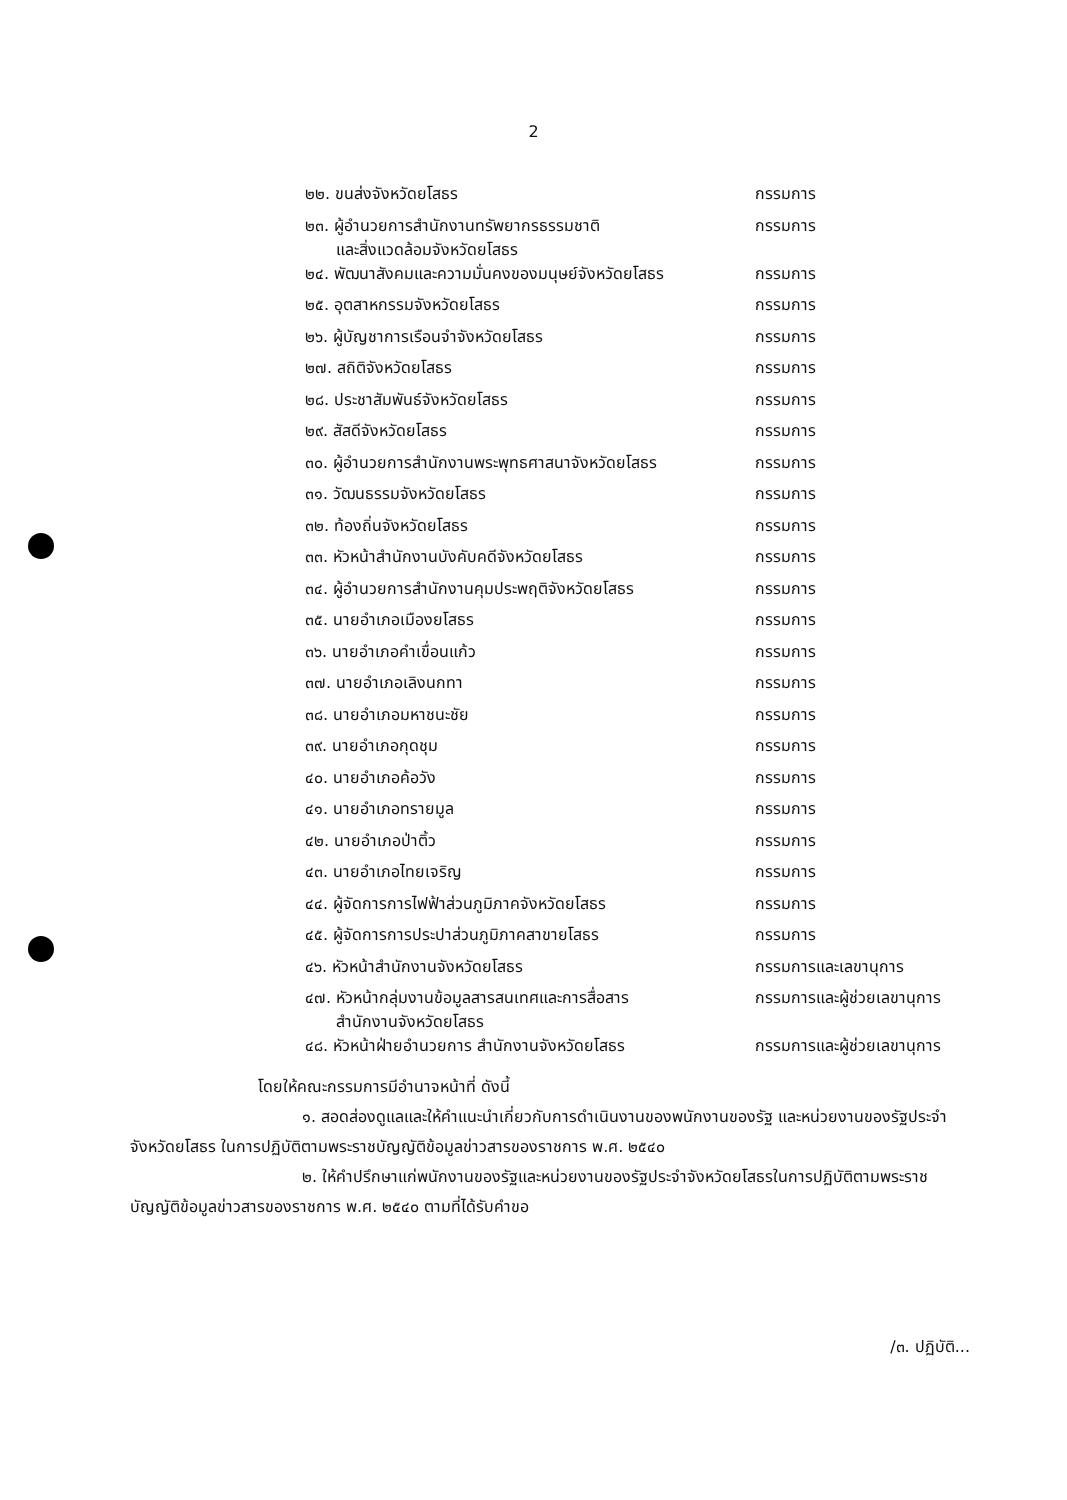2
| ๒๒. ขนส่งจังหวัดยโสธร | กรรมการ |
| ๒๓. ผู้อำนวยการสำนักงานทรัพยากรธรรมชาติ และสิ่งแวดล้อมจังหวัดยโสธร | กรรมการ |
| ๒๔. พัฒนาสังคมและความมั่นคงของมนุษย์จังหวัดยโสธร | กรรมการ |
| ๒๕. อุตสาหกรรมจังหวัดยโสธร | กรรมการ |
| ๒๖. ผู้บัญชาการเรือนจำจังหวัดยโสธร | กรรมการ |
| ๒๗. สถิติจังหวัดยโสธร | กรรมการ |
| ๒๘. ประชาสัมพันธ์จังหวัดยโสธร | กรรมการ |
| ๒๙. สัสดีจังหวัดยโสธร | กรรมการ |
| ๓๐. ผู้อำนวยการสำนักงานพระพุทธศาสนาจังหวัดยโสธร | กรรมการ |
| ๓๑. วัฒนธรรมจังหวัดยโสธร | กรรมการ |
| ๓๒. ท้องถิ่นจังหวัดยโสธร | กรรมการ |
| ๓๓. หัวหน้าสำนักงานบังคับคดีจังหวัดยโสธร | กรรมการ |
| ๓๔. ผู้อำนวยการสำนักงานคุมประพฤติจังหวัดยโสธร | กรรมการ |
| ๓๕. นายอำเภอเมืองยโสธร | กรรมการ |
| ๓๖. นายอำเภอคำเขื่อนแก้ว | กรรมการ |
| ๓๗. นายอำเภอเลิงนกทา | กรรมการ |
| ๓๘. นายอำเภอมหาชนะชัย | กรรมการ |
| ๓๙. นายอำเภอกุดชุม | กรรมการ |
| ๔๐. นายอำเภอค้อวัง | กรรมการ |
| ๔๑. นายอำเภอทรายมูล | กรรมการ |
| ๔๒. นายอำเภอป่าติ้ว | กรรมการ |
| ๔๓. นายอำเภอไทยเจริญ | กรรมการ |
| ๔๔. ผู้จัดการการไฟฟ้าส่วนภูมิภาคจังหวัดยโสธร | กรรมการ |
| ๔๕. ผู้จัดการการประปาส่วนภูมิภาคสาขายโสธร | กรรมการ |
| ๔๖. หัวหน้าสำนักงานจังหวัดยโสธร | กรรมการและเลขานุการ |
| ๔๗. หัวหน้ากลุ่มงานข้อมูลสารสนเทศและการสื่อสาร สำนักงานจังหวัดยโสธร | กรรมการและผู้ช่วยเลขานุการ |
| ๔๘. หัวหน้าฝ่ายอำนวยการ สำนักงานจังหวัดยโสธร | กรรมการและผู้ช่วยเลขานุการ |
โดยให้คณะกรรมการมีอำนาจหน้าที่ ดังนี้
๑. สอดส่องดูแลและให้คำแนะนำเกี่ยวกับการดำเนินงานของพนักงานของรัฐ และหน่วยงานของรัฐประจำจังหวัดยโสธร ในการปฏิบัติตามพระราชบัญญัติข้อมูลข่าวสารของราชการ พ.ศ. ๒๕๔๐
๒. ให้คำปรึกษาแก่พนักงานของรัฐและหน่วยงานของรัฐประจำจังหวัดยโสธรในการปฏิบัติตามพระราชบัญญัติข้อมูลข่าวสารของราชการ พ.ศ. ๒๕๔๐ ตามที่ได้รับคำขอ
/๓. ปฏิบัติ...